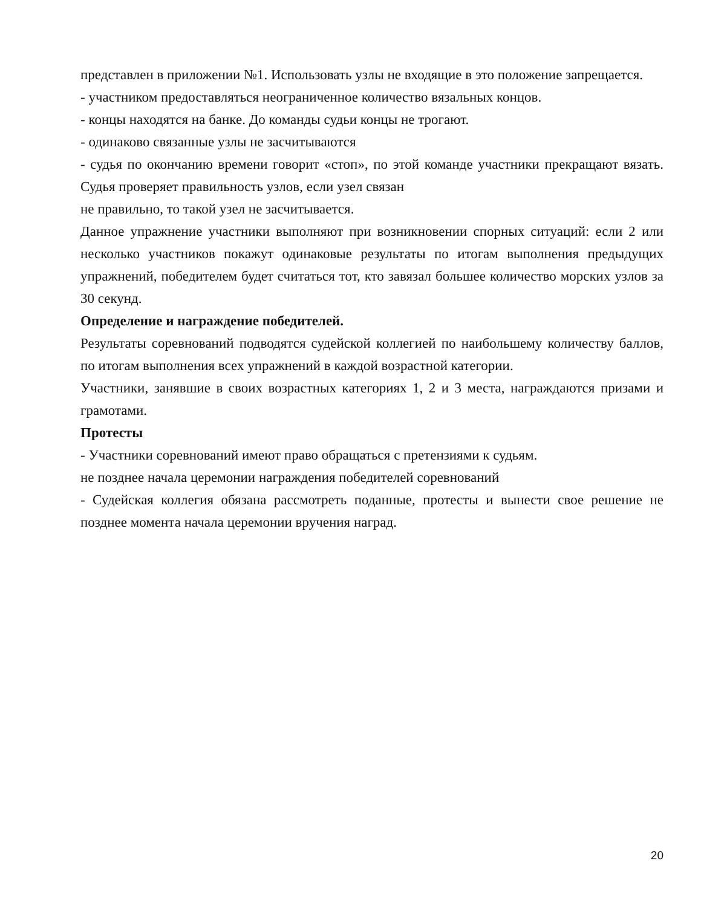представлен в приложении №1. Использовать узлы не входящие в это положение запрещается.
- участником предоставляться неограниченное количество вязальных концов.
- концы находятся на банке. До команды судьи концы не трогают.
- одинаково связанные узлы не засчитываются
- судья по окончанию времени говорит «стоп», по этой команде участники прекращают вязать. Судья проверяет правильность узлов, если узел связан
не правильно, то такой узел не засчитывается.
Данное упражнение участники выполняют при возникновении спорных ситуаций: если 2 или несколько участников покажут одинаковые результаты по итогам выполнения предыдущих упражнений, победителем будет считаться тот, кто завязал большее количество морских узлов за 30 секунд.
Определение и награждение победителей.
Результаты соревнований подводятся судейской коллегией по наибольшему количеству баллов, по итогам выполнения всех упражнений в каждой возрастной категории.
Участники, занявшие в своих возрастных категориях 1, 2 и 3 места, награждаются призами и грамотами.
Протесты
- Участники соревнований имеют право обращаться с претензиями к судьям.
не позднее начала церемонии награждения победителей соревнований
- Судейская коллегия обязана рассмотреть поданные, протесты и вынести свое решение не позднее момента начала церемонии вручения наград.
20